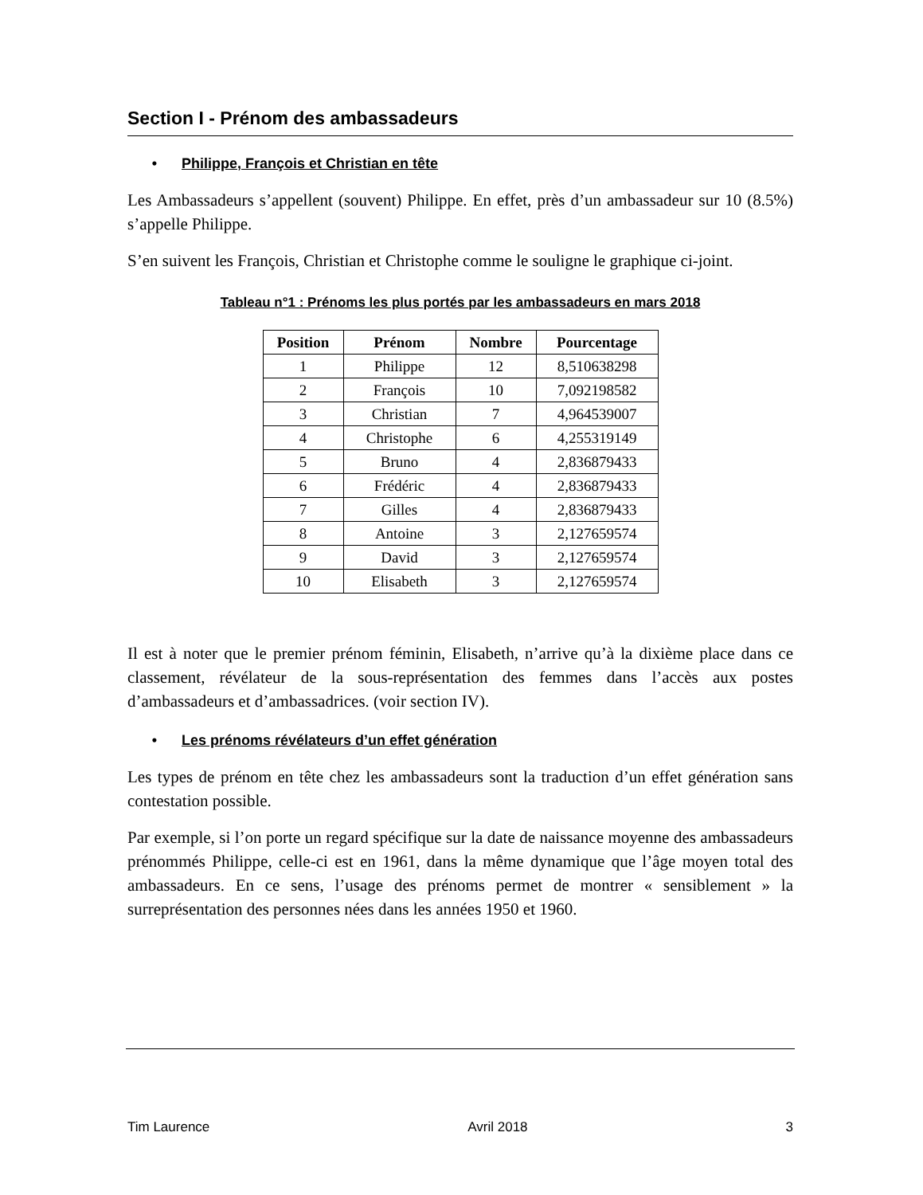Section I - Prénom des ambassadeurs
• Philippe, François et Christian en tête
Les Ambassadeurs s’appellent (souvent) Philippe. En effet, près d’un ambassadeur sur 10 (8.5%) s’appelle Philippe.
S’en suivent les François, Christian et Christophe comme le souligne le graphique ci-joint.
Tableau n°1 : Prénoms les plus portés par les ambassadeurs en mars 2018
| Position | Prénom | Nombre | Pourcentage |
| --- | --- | --- | --- |
| 1 | Philippe | 12 | 8,510638298 |
| 2 | François | 10 | 7,092198582 |
| 3 | Christian | 7 | 4,964539007 |
| 4 | Christophe | 6 | 4,255319149 |
| 5 | Bruno | 4 | 2,836879433 |
| 6 | Frédéric | 4 | 2,836879433 |
| 7 | Gilles | 4 | 2,836879433 |
| 8 | Antoine | 3 | 2,127659574 |
| 9 | David | 3 | 2,127659574 |
| 10 | Elisabeth | 3 | 2,127659574 |
Il est à noter que le premier prénom féminin, Elisabeth, n’arrive qu’à la dixième place dans ce classement, révélateur de la sous-représentation des femmes dans l’accès aux postes d’ambassadeurs et d’ambassadrices. (voir section IV).
• Les prénoms révélateurs d’un effet génération
Les types de prénom en tête chez les ambassadeurs sont la traduction d’un effet génération sans contestation possible.
Par exemple, si l’on porte un regard spécifique sur la date de naissance moyenne des ambassadeurs prénommés Philippe, celle-ci est en 1961, dans la même dynamique que l’âge moyen total des ambassadeurs. En ce sens, l’usage des prénoms permet de montrer « sensiblement » la surreprésentation des personnes nées dans les années 1950 et 1960.
Tim Laurence Avril 2018 3